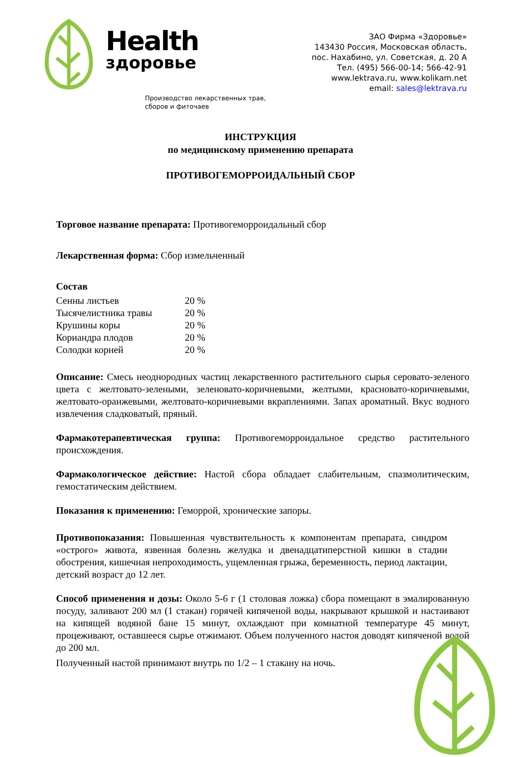Health
здоровье
Производство лекарственных трав,
сборов и фиточаев
ЗАО Фирма «Здоровье»
143430 Россия, Московская область,
пос. Нахабино, ул. Советская, д. 20 А
Тел. (495) 566-00-14; 566-42-91
www.lektrava.ru, www.kolikam.net
email: sales@lektrava.ru
ИНСТРУКЦИЯ
по медицинскому применению препарата
ПРОТИВОГЕМОРРОИДАЛЬНЫЙ СБОР
Торговое название препарата: Противогеморроидальный сбор
Лекарственная форма: Сбор измельченный
Состав
| Сенны листьев | 20 % |
| Тысячелистника травы | 20 % |
| Крушины коры | 20 % |
| Кориандра плодов | 20 % |
| Солодки корней | 20 % |
Описание: Смесь неоднородных частиц лекарственного растительного сырья серовато-зеленого цвета с желтовато-зелеными, зеленовато-коричневыми, желтыми, красновато-коричневыми, желтовато-оранжевыми, желтовато-коричневыми вкраплениями. Запах ароматный. Вкус водного извлечения сладковатый, пряный.
Фармакотерапевтическая группа: Противогеморроидальное средство растительного происхождения.
Фармакологическое действие: Настой сбора обладает слабительным, спазмолитическим, гемостатическим действием.
Показания к применению: Геморрой, хронические запоры.
Противопоказания: Повышенная чувствительность к компонентам препарата, синдром «острого» живота, язвенная болезнь желудка и двенадцатиперстной кишки в стадии обострения, кишечная непроходимость, ущемленная грыжа, беременность, период лактации, детский возраст до 12 лет.
Способ применения и дозы: Около 5-6 г (1 столовая ложка) сбора помещают в эмалированную посуду, заливают 200 мл (1 стакан) горячей кипяченой воды, накрывают крышкой и настаивают на кипящей водяной бане 15 минут, охлаждают при комнатной температуре 45 минут, процеживают, оставшееся сырье отжимают. Объем полученного настоя доводят кипяченой водой до 200 мл.
Полученный настой принимают внутрь по 1/2 – 1 стакану на ночь.